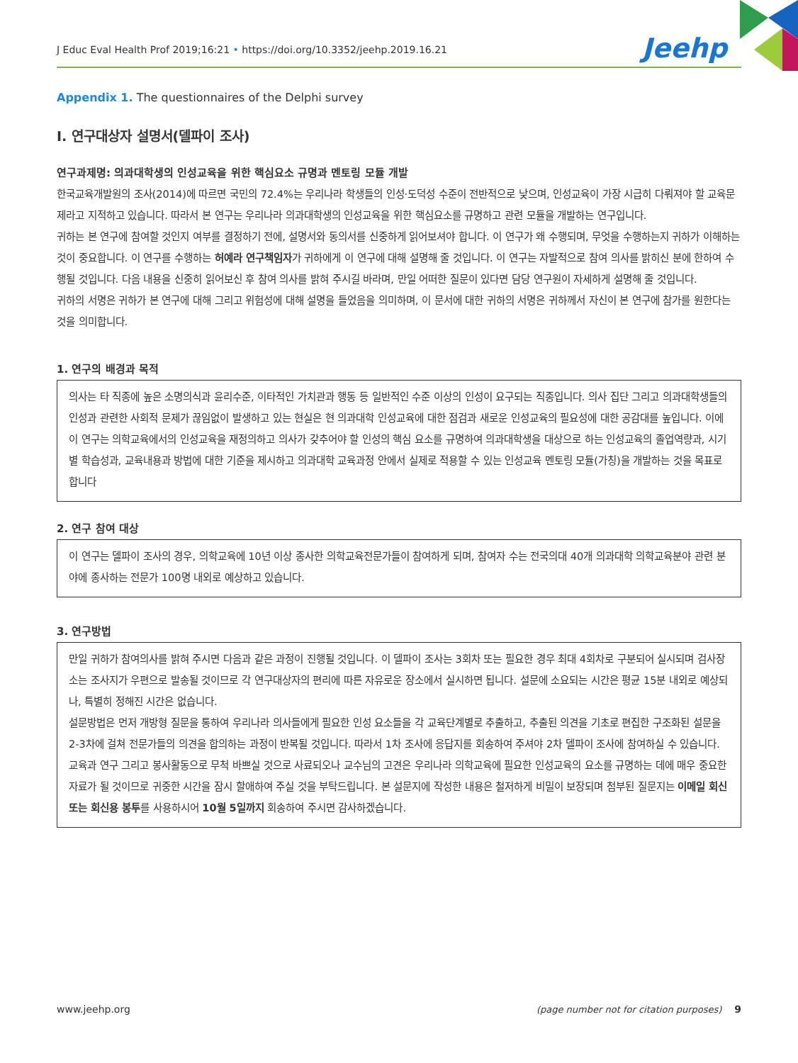J Educ Eval Health Prof 2019;16:21 • https://doi.org/10.3352/jeehp.2019.16.21
Jeehp
Appendix 1. The questionnaires of the Delphi survey
I. 연구대상자 설명서(델파이 조사)
연구과제명: 의과대학생의 인성교육을 위한 핵심요소 규명과 멘토링 모듈 개발
한국교육개발원의 조사(2014)에 따르면 국민의 72.4%는 우리나라 학생들의 인성·도덕성 수준이 전반적으로 낮으며, 인성교육이 가장 시급히 다뤄져야 할 교육문제라고 지적하고 있습니다. 따라서 본 연구는 우리나라 의과대학생의 인성교육을 위한 핵심요소를 규명하고 관련 모듈을 개발하는 연구입니다.
귀하는 본 연구에 참여할 것인지 여부를 결정하기 전에, 설명서와 동의서를 신중하게 읽어보셔야 합니다. 이 연구가 왜 수행되며, 무엇을 수행하는지 귀하가 이해하는 것이 중요합니다. 이 연구를 수행하는 허예라 연구책임자가 귀하에게 이 연구에 대해 설명해 줄 것입니다. 이 연구는 자발적으로 참여 의사를 밝히신 분에 한하여 수행될 것입니다. 다음 내용을 신중히 읽어보신 후 참여 의사를 밝혀 주시길 바라며, 만일 어떠한 질문이 있다면 담당 연구원이 자세하게 설명해 줄 것입니다.
귀하의 서명은 귀하가 본 연구에 대해 그리고 위험성에 대해 설명을 들었음을 의미하며, 이 문서에 대한 귀하의 서명은 귀하께서 자신이 본 연구에 참가를 원한다는 것을 의미합니다.
1. 연구의 배경과 목적
의사는 타 직종에 높은 소명의식과 윤리수준, 이타적인 가치관과 행동 등 일반적인 수준 이상의 인성이 요구되는 직종입니다. 의사 집단 그리고 의과대학생들의 인성과 관련한 사회적 문제가 끊임없이 발생하고 있는 현실은 현 의과대학 인성교육에 대한 점검과 새로운 인성교육의 필요성에 대한 공감대를 높입니다. 이에 이 연구는 의학교육에서의 인성교육을 재정의하고 의사가 갖추어야 할 인성의 핵심 요소를 규명하여 의과대학생을 대상으로 하는 인성교육의 졸업역량과, 시기별 학습성과, 교육내용과 방법에 대한 기준을 제시하고 의과대학 교육과정 안에서 실제로 적용할 수 있는 인성교육 멘토링 모듈(가칭)을 개발하는 것을 목표로 합니다
2. 연구 참여 대상
이 연구는 델파이 조사의 경우, 의학교육에 10년 이상 종사한 의학교육전문가들이 참여하게 되며, 참여자 수는 전국의대 40개 의과대학 의학교육분야 관련 분야에 종사하는 전문가 100명 내외로 예상하고 있습니다.
3. 연구방법
만일 귀하가 참여의사를 밝혀 주시면 다음과 같은 과정이 진행될 것입니다. 이 델파이 조사는 3회차 또는 필요한 경우 최대 4회차로 구분되어 실시되며 검사장소는 조사지가 우편으로 발송될 것이므로 각 연구대상자의 편리에 따른 자유로운 장소에서 실시하면 됩니다. 설문에 소요되는 시간은 평균 15분 내외로 예상되나, 특별히 정해진 시간은 없습니다.
설문방법은 먼저 개방형 질문을 통하여 우리나라 의사들에게 필요한 인성 요소들을 각 교육단계별로 추출하고, 추출된 의견을 기초로 편집한 구조화된 설문을 2-3차에 걸쳐 전문가들의 의견을 합의하는 과정이 반복될 것입니다. 따라서 1차 조사에 응답지를 회송하여 주셔야 2차 델파이 조사에 참여하실 수 있습니다.
교육과 연구 그리고 봉사활동으로 무척 바쁘실 것으로 사료되오나 교수님의 고견은 우리나라 의학교육에 필요한 인성교육의 요소를 규명하는 데에 매우 중요한 자료가 될 것이므로 귀중한 시간을 잠시 할애하여 주실 것을 부탁드립니다. 본 설문지에 작성한 내용은 철저하게 비밀이 보장되며 첨부된 질문지는 이메일 회신 또는 회신용 봉투를 사용하시어 10월 5일까지 회송하여 주시면 감사하겠습니다.
www.jeehp.org (page number not for citation purposes) 9